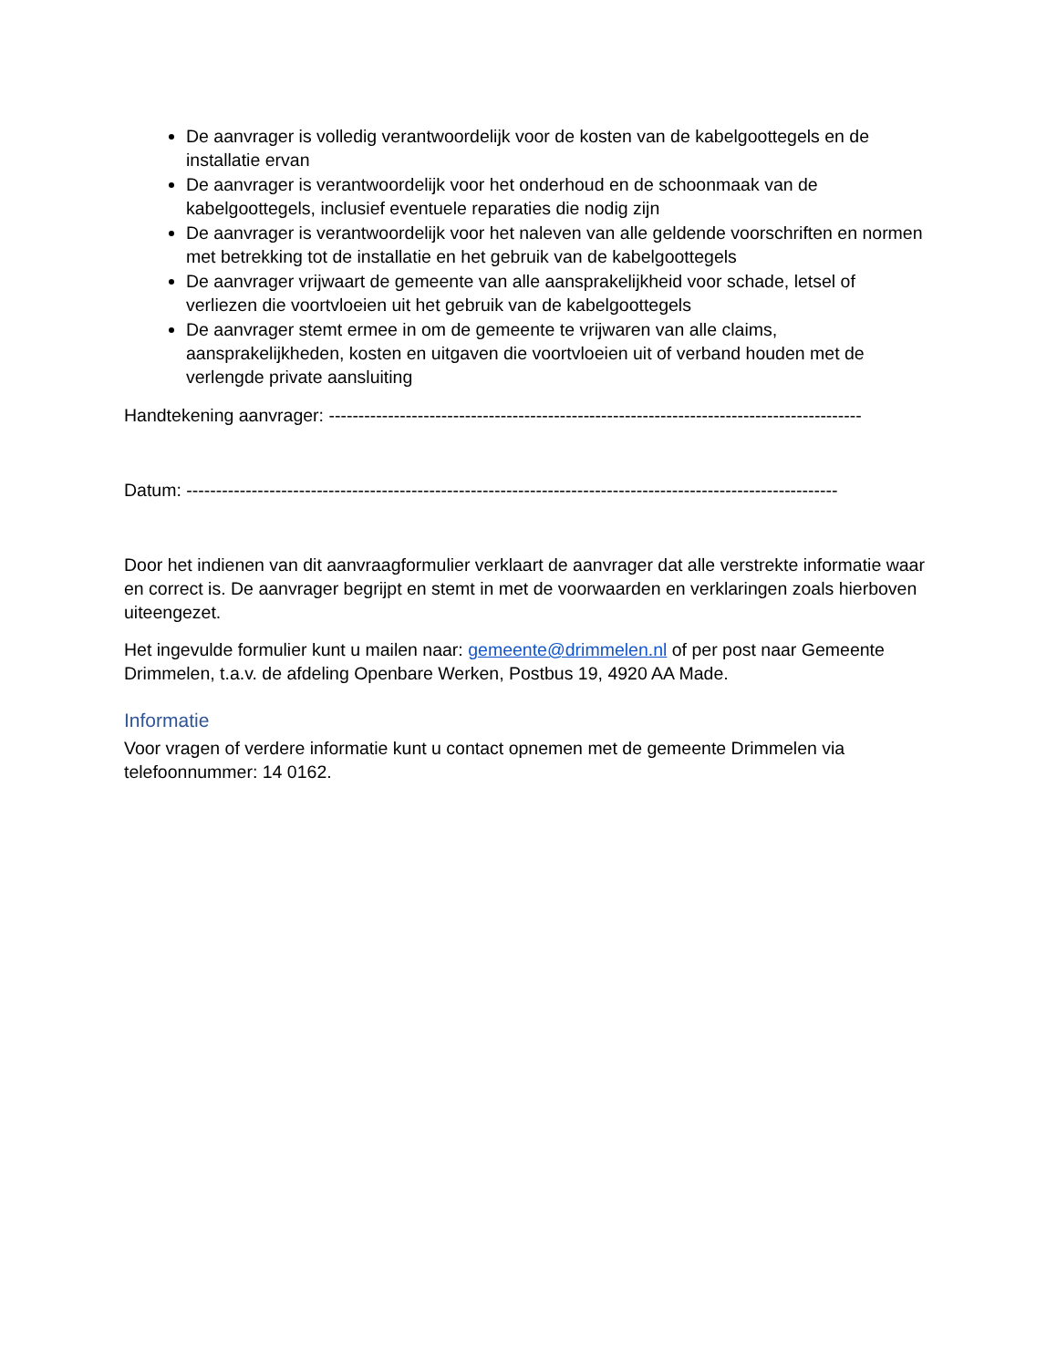De aanvrager is volledig verantwoordelijk voor de kosten van de kabelgoottegels en de installatie ervan
De aanvrager is verantwoordelijk voor het onderhoud en de schoonmaak van de kabelgoottegels, inclusief eventuele reparaties die nodig zijn
De aanvrager is verantwoordelijk voor het naleven van alle geldende voorschriften en normen met betrekking tot de installatie en het gebruik van de kabelgoottegels
De aanvrager vrijwaart de gemeente van alle aansprakelijkheid voor schade, letsel of verliezen die voortvloeien uit het gebruik van de kabelgoottegels
De aanvrager stemt ermee in om de gemeente te vrijwaren van alle claims, aansprakelijkheden, kosten en uitgaven die voortvloeien uit of verband houden met de verlengde private aansluiting
Handtekening aanvrager: ------------------------------------------------------------------------------------------
Datum: --------------------------------------------------------------------------------------------------------------
Door het indienen van dit aanvraagformulier verklaart de aanvrager dat alle verstrekte informatie waar en correct is. De aanvrager begrijpt en stemt in met de voorwaarden en verklaringen zoals hierboven uiteengezet.
Het ingevulde formulier kunt u mailen naar: gemeente@drimmelen.nl of per post naar Gemeente Drimmelen, t.a.v. de afdeling Openbare Werken, Postbus 19, 4920 AA Made.
Informatie
Voor vragen of verdere informatie kunt u contact opnemen met de gemeente Drimmelen via telefoonnummer: 14 0162.